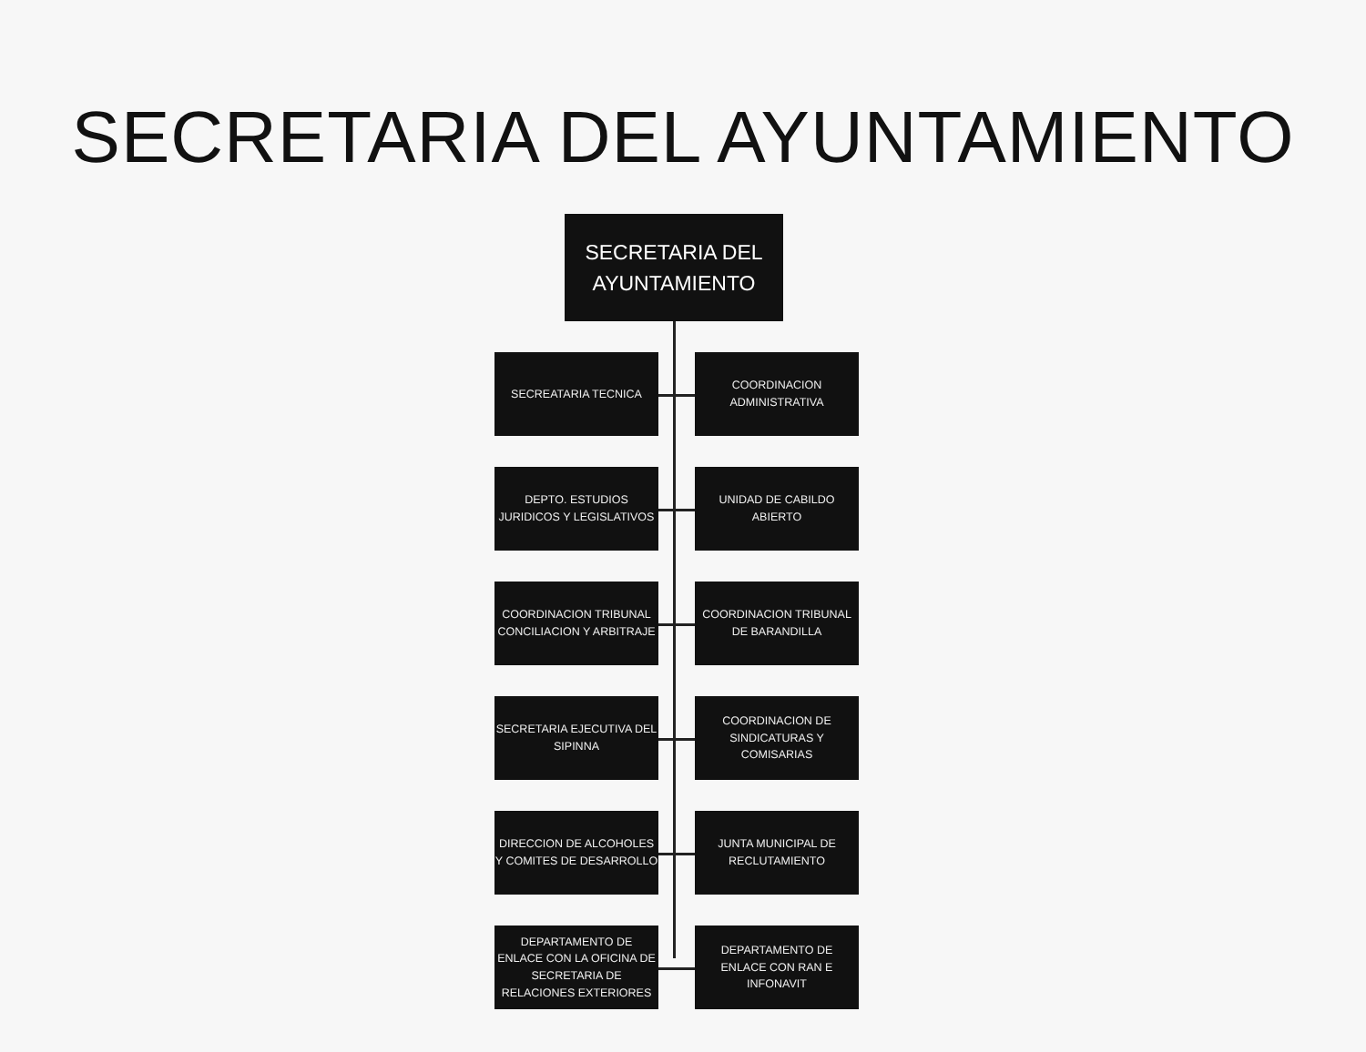SECRETARIA DEL AYUNTAMIENTO
SECRETARIA DEL
AYUNTAMIENTO
SECREATARIA TECNICA COORDINACION
ADMINISTRATIVA
DEPTO. ESTUDIOS
JURIDICOS Y LEGISLATIVOS
UNIDAD DE CABILDO
ABIERTO
COORDINACION TRIBUNAL
CONCILIACION Y ARBITRAJE
COORDINACION TRIBUNAL
DE BARANDILLA
SECRETARIA EJECUTIVA DEL
SIPINNA
COORDINACION DE
SINDICATURAS Y
COMISARIAS
DIRECCION DE ALCOHOLES
Y COMITES DE DESARROLLO
JUNTA MUNICIPAL DE
RECLUTAMIENTO
DEPARTAMENTO DE
ENLACE CON LA OFICINA DE
SECRETARIA DE
RELACIONES EXTERIORES
DEPARTAMENTO DE
ENLACE CON RAN E
INFONAVIT